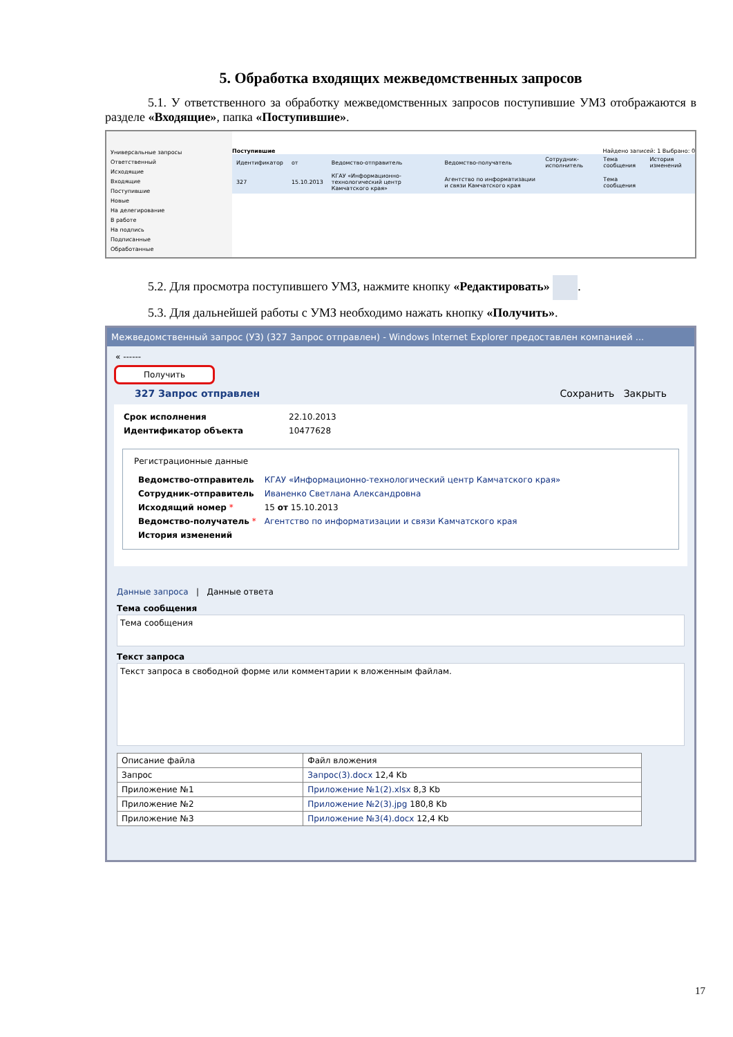5. Обработка входящих межведомственных запросов
5.1. У ответственного за обработку межведомственных запросов поступившие УМЗ отображаются в разделе «Входящие», папка «Поступившие».
Универсальные запросы
Ответственный
Исходящие
Входящие
Поступившие
Новые
На делегирование
В работе
На подпись
Подписанные
Обработанные
Поступившие Найдено записей: 1 Выбрано: 0
| Идентификатор | от | Ведомство-отправитель | Ведомство-получатель | Сотрудник-исполнитель | Тема сообщения | История изменений |
| --- | --- | --- | --- | --- | --- | --- |
| 327 | 15.10.2013 | КГАУ «Информационно-технологический центр Камчатского края» | Агентство по информатизации и связи Камчатского края | | Тема сообщения | |
5.2. Для просмотра поступившего УМЗ, нажмите кнопку «Редактировать» .
5.3. Для дальнейшей работы с УМЗ необходимо нажать кнопку «Получить».
Межведомственный запрос (УЗ) (327 Запрос отправлен) - Windows Internet Explorer предоставлен компанией ...
« ------
Получить
327 Запрос отправлен Сохранить Закрыть
| Срок исполнения | 22.10.2013 |
| Идентификатор объекта | 10477628 |
Регистрационные данные
| Ведомство-отправитель | КГАУ «Информационно-технологический центр Камчатского края» |
| Сотрудник-отправитель | Иваненко Светлана Александровна |
| Исходящий номер * | 15 от 15.10.2013 |
| Ведомство-получатель * | Агентство по информатизации и связи Камчатского края |
| История изменений | |
Данные запроса | Данные ответа
Тема сообщения
Тема сообщения
Текст запроса
Текст запроса в свободной форме или комментарии к вложенным файлам.
| Описание файла | Файл вложения |
| --- | --- |
| Запрос | Запрос(3).docx 12,4 Kb |
| Приложение №1 | Приложение №1(2).xlsx 8,3 Kb |
| Приложение №2 | Приложение №2(3).jpg 180,8 Kb |
| Приложение №3 | Приложение №3(4).docx 12,4 Kb |
17